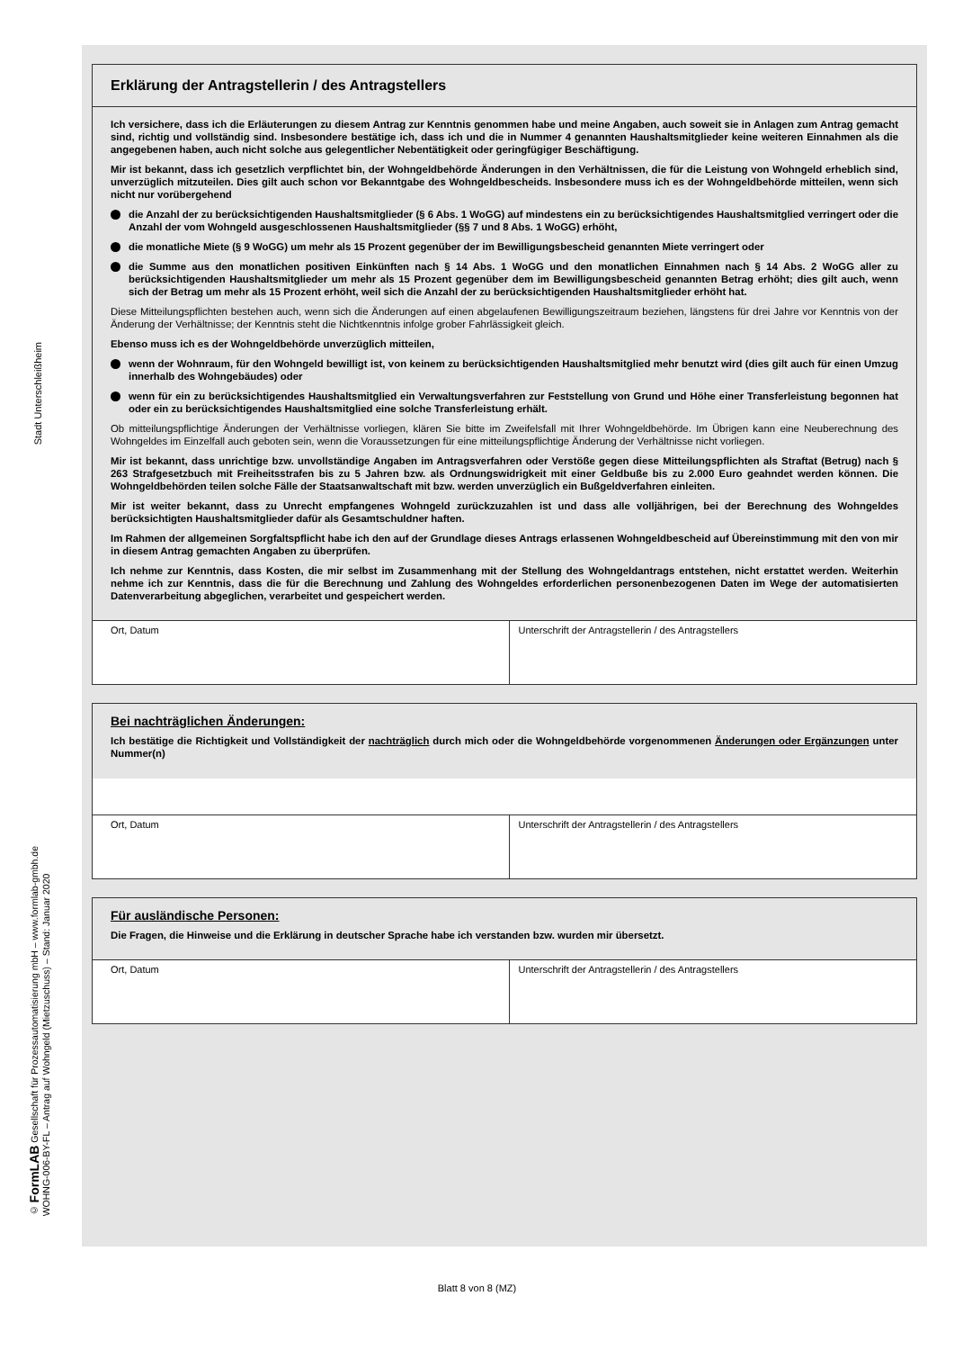Stadt Unterschleißheim
© FormLAB Gesellschaft für Prozessautomatisierung mbH – www.formlab-gmbh.de
WOHNG-006-BY-FL – Antrag auf Wohngeld (Mietzuschuss) – Stand: Januar 2020
Erklärung der Antragstellerin / des Antragstellers
Ich versichere, dass ich die Erläuterungen zu diesem Antrag zur Kenntnis genommen habe und meine Angaben, auch soweit sie in Anlagen zum Antrag gemacht sind, richtig und vollständig sind. Insbesondere bestätige ich, dass ich und die in Nummer 4 genannten Haushaltsmitglieder keine weiteren Einnahmen als die angegebenen haben, auch nicht solche aus gelegentlicher Nebentätigkeit oder geringfügiger Beschäftigung.
Mir ist bekannt, dass ich gesetzlich verpflichtet bin, der Wohngeldbehörde Änderungen in den Verhältnissen, die für die Leistung von Wohngeld erheblich sind, unverzüglich mitzuteilen. Dies gilt auch schon vor Bekanntgabe des Wohngeldbescheids. Insbesondere muss ich es der Wohngeldbehörde mitteilen, wenn sich nicht nur vorübergehend
die Anzahl der zu berücksichtigenden Haushaltsmitglieder (§ 6 Abs. 1 WoGG) auf mindestens ein zu berücksichtigendes Haushaltsmitglied verringert oder die Anzahl der vom Wohngeld ausgeschlossenen Haushaltsmitglieder (§§ 7 und 8 Abs. 1 WoGG) erhöht,
die monatliche Miete (§ 9 WoGG) um mehr als 15 Prozent gegenüber der im Bewilligungsbescheid genannten Miete verringert oder
die Summe aus den monatlichen positiven Einkünften nach § 14 Abs. 1 WoGG und den monatlichen Einnahmen nach § 14 Abs. 2 WoGG aller zu berücksichtigenden Haushaltsmitglieder um mehr als 15 Prozent gegenüber dem im Bewilligungs­bescheid genannten Betrag erhöht; dies gilt auch, wenn sich der Betrag um mehr als 15 Prozent erhöht, weil sich die Anzahl der zu berücksichtigenden Haushaltsmitglieder erhöht hat.
Diese Mitteilungspflichten bestehen auch, wenn sich die Änderungen auf einen abgelaufenen Bewilligungszeitraum beziehen, längstens für drei Jahre vor Kenntnis von der Änderung der Verhältnisse; der Kenntnis steht die Nichtkenntnis infolge grober Fahrlässigkeit gleich.
Ebenso muss ich es der Wohngeldbehörde unverzüglich mitteilen,
wenn der Wohnraum, für den Wohngeld bewilligt ist, von keinem zu berücksichtigenden Haushaltsmitglied mehr benutzt wird (dies gilt auch für einen Umzug innerhalb des Wohngebäudes) oder
wenn für ein zu berücksichtigendes Haushaltsmitglied ein Verwaltungsverfahren zur Feststellung von Grund und Höhe einer Transferleistung begonnen hat oder ein zu berücksichtigendes Haushaltsmitglied eine solche Transferleistung erhält.
Ob mitteilungspflichtige Änderungen der Verhältnisse vorliegen, klären Sie bitte im Zweifelsfall mit Ihrer Wohngeldbehörde. Im Übrigen kann eine Neuberechnung des Wohngeldes im Einzelfall auch geboten sein, wenn die Voraussetzungen für eine mitteilungspflichtige Änderung der Verhältnisse nicht vorliegen.
Mir ist bekannt, dass unrichtige bzw. unvollständige Angaben im Antragsverfahren oder Verstöße gegen diese Mitteilungs­pflichten als Straftat (Betrug) nach § 263 Strafgesetzbuch mit Freiheitsstrafen bis zu 5 Jahren bzw. als Ordnungswidrigkeit mit einer Geldbuße bis zu 2.000 Euro geahndet werden können. Die Wohngeldbehörden teilen solche Fälle der Staatsanwaltschaft mit bzw. werden unverzüglich ein Bußgeldverfahren einleiten.
Mir ist weiter bekannt, dass zu Unrecht empfangenes Wohngeld zurückzuzahlen ist und dass alle volljährigen, bei der Berechnung des Wohngeldes berücksichtigten Haushaltsmitglieder dafür als Gesamtschuldner haften.
Im Rahmen der allgemeinen Sorgfaltspflicht habe ich den auf der Grundlage dieses Antrags erlassenen Wohngeldbescheid auf Übereinstimmung mit den von mir in diesem Antrag gemachten Angaben zu überprüfen.
Ich nehme zur Kenntnis, dass Kosten, die mir selbst im Zusammenhang mit der Stellung des Wohngeldantrags entstehen, nicht erstattet werden. Weiterhin nehme ich zur Kenntnis, dass die für die Berechnung und Zahlung des Wohngeldes erforderlichen personenbezogenen Daten im Wege der automatisierten Datenverarbeitung abgeglichen, verarbeitet und gespeichert werden.
Ort, Datum Unterschrift der Antragstellerin / des Antragstellers
Bei nachträglichen Änderungen:
Ich bestätige die Richtigkeit und Vollständigkeit der nachträglich durch mich oder die Wohngeldbehörde vorgenommenen Änderungen oder Ergänzungen unter Nummer(n)
Ort, Datum Unterschrift der Antragstellerin / des Antragstellers
Für ausländische Personen:
Die Fragen, die Hinweise und die Erklärung in deutscher Sprache habe ich verstanden bzw. wurden mir übersetzt.
Ort, Datum Unterschrift der Antragstellerin / des Antragstellers
Blatt 8 von 8 (MZ)